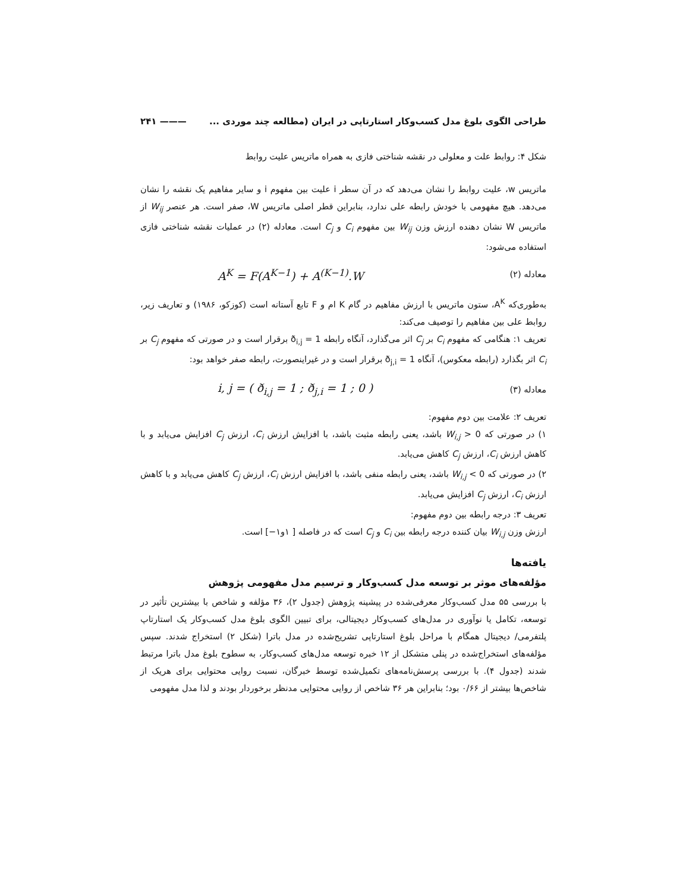طراحی الگوی بلوغ مدل کسب‌وکار استارتاپی در ایران (مطالعه چند موردی ... ——— ۲۴۱
شکل ۴: روابط علت و معلولی در نقشه شناختی فازی به همراه ماتریس علیت روابط
ماتریس w، علیت روابط را نشان می‌دهد که در آن سطر i علیت بین مفهوم i و سایر مفاهیم یک نقشه را نشان می‌دهد. هیچ مفهومی با خودش رابطه علی ندارد، بنابراین قطر اصلی ماتریس W، صفر است. هر عنصر W<sub>ij</sub> از ماتریس W نشان دهنده ارزش وزن W<sub>ij</sub> بین مفهوم C<sub>i</sub> و C<sub>j</sub> است. معادله (۲) در عملیات نقشه شناختی فازی استفاده می‌شود:
معادله (۲) A<sup>K</sup> = F(A<sup>K−1</sup>) + A<sup>(K−1)</sup>.W
به‌طوری‌که A<sup>K</sup>، ستون ماتریس با ارزش مفاهیم در گام K ام و F تابع آستانه است (کوزکو، ۱۹۸۶) و تعاریف زیر، روابط علی بین مفاهیم را توصیف می‌کند:
تعریف ۱: هنگامی که مفهوم C<sub>i</sub> بر C<sub>j</sub> اثر می‌گذارد، آنگاه رابطه ð<sub>i,j</sub> = 1 برقرار است و در صورتی که مفهوم C<sub>j</sub> بر C<sub>i</sub> اثر بگذارد (رابطه معکوس)، آنگاه ð<sub>j,i</sub> = 1 برقرار است و در غیراینصورت، رابطه صفر خواهد بود:
معادله (۳) i, j = ( ð<sub>i,j</sub> = 1 ; ð<sub>j,i</sub> = 1 ; 0 )
تعریف ۲: علامت بین دوم مفهوم:
۱) در صورتی که W<sub>i,j</sub> > 0 باشد، یعنی رابطه مثبت باشد، با افزایش ارزش C<sub>i</sub>، ارزش C<sub>j</sub> افزایش می‌یابد و با کاهش ارزش C<sub>i</sub>، ارزش C<sub>j</sub> کاهش می‌یابد.
۲) در صورتی که W<sub>i,j</sub> < 0 باشد، یعنی رابطه منفی باشد، با افزایش ارزش C<sub>i</sub>، ارزش C<sub>j</sub> کاهش می‌یابد و با کاهش ارزش C<sub>i</sub>، ارزش C<sub>j</sub> افزایش می‌یابد.
تعریف ۳: درجه رابطه بین دوم مفهوم:
ارزش وزن W<sub>i,j</sub> بیان کننده درجه رابطه بین C<sub>i</sub> و C<sub>j</sub> است که در فاصله [ ۱و۱−] است.
یافته‌ها
مؤلفه‌های موثر بر توسعه مدل کسب‌وکار و ترسیم مدل مفهومی پژوهش
با بررسی ۵۵ مدل کسب‌وکار معرفی‌شده در پیشینه پژوهش (جدول ۲)، ۳۶ مؤلفه و شاخص با بیشترین تأثیر در توسعه، تکامل یا نوآوری در مدل‌های کسب‌وکار دیجیتالی، برای تبیین الگوی بلوغ مدل کسب‌وکار یک استارتاپ پلتفرمی/ دیجیتال همگام با مراحل بلوغ استارتاپی تشریح‌شده در مدل باترا (شکل ۲) استخراج شدند. سپس مؤلفه‌های استخراج‌شده در پنلی متشکل از ۱۲ خبره توسعه مدل‌های کسب‌وکار، به سطوح بلوغ مدل باترا مرتبط شدند (جدول ۴). با بررسی پرسش‌نامه‌های تکمیل‌شده توسط خبرگان، نسبت روایی محتوایی برای هریک از شاخص‌ها بیشتر از ۰/۶۶ بود؛ بنابراین هر ۳۶ شاخص از روایی محتوایی مدنظر برخوردار بودند و لذا مدل مفهومی